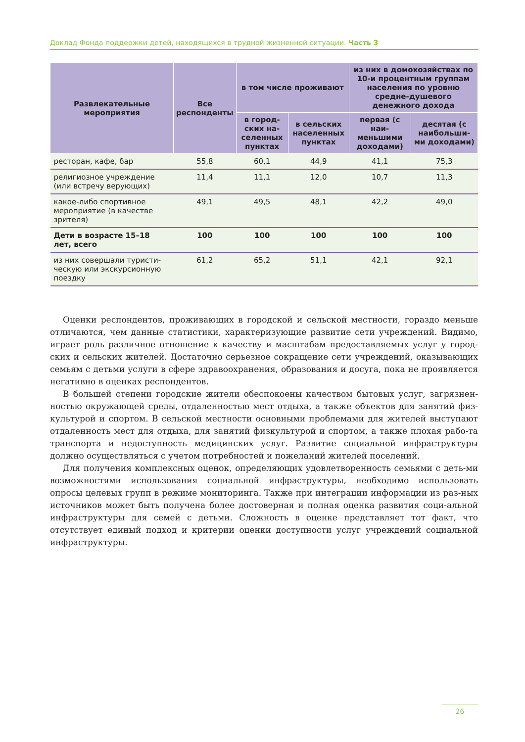Доклад Фонда поддержки детей, находящихся в трудной жизненной ситуации. Часть 3
| Развлекательные мероприятия | Все респонденты | в том числе проживают | | из них в домохозяйствах по 10-и процентным группам населения по уровню средне-душевого денежного дохода | |
| --- | --- | --- | --- | --- | --- |
| | | в город-ских на-селенных пунктах | в сельских населенных пунктах | первая (с наи-меньшими доходами) | десятая (с наибольши-ми доходами) |
| ресторан, кафе, бар | 55,8 | 60,1 | 44,9 | 41,1 | 75,3 |
| религиозное учреждение (или встречу верующих) | 11,4 | 11,1 | 12,0 | 10,7 | 11,3 |
| какое-либо спортивное мероприятие (в качестве зрителя) | 49,1 | 49,5 | 48,1 | 42,2 | 49,0 |
| Дети в возрасте 15–18 лет, всего | 100 | 100 | 100 | 100 | 100 |
| из них совершали туристи-ческую или экскурсионную поездку | 61,2 | 65,2 | 51,1 | 42,1 | 92,1 |
Оценки респондентов, проживающих в городской и сельской местности, гораздо меньше отличаются, чем данные статистики, характеризующие развитие сети учреждений. Видимо, играет роль различное отношение к качеству и масштабам предоставляемых услуг у город-ских и сельских жителей. Достаточно серьезное сокращение сети учреждений, оказывающих семьям с детьми услуги в сфере здравоохранения, образования и досуга, пока не проявляется негативно в оценках респондентов.
В большей степени городские жители обеспокоены качеством бытовых услуг, загрязнен-ностью окружающей среды, отдаленностью мест отдыха, а также объектов для занятий физ-культурой и спортом. В сельской местности основными проблемами для жителей выступают отдаленность мест для отдыха, для занятий физкультурой и спортом, а также плохая рабо-та транспорта и недоступность медицинских услуг. Развитие социальной инфраструктуры должно осуществляться с учетом потребностей и пожеланий жителей поселений.
Для получения комплексных оценок, определяющих удовлетворенность семьями с деть-ми возможностями использования социальной инфраструктуры, необходимо использовать опросы целевых групп в режиме мониторинга. Также при интеграции информации из раз-ных источников может быть получена более достоверная и полная оценка развития соци-альной инфраструктуры для семей с детьми. Сложность в оценке представляет тот факт, что отсутствует единый подход и критерии оценки доступности услуг учреждений социальной инфраструктуры.
26